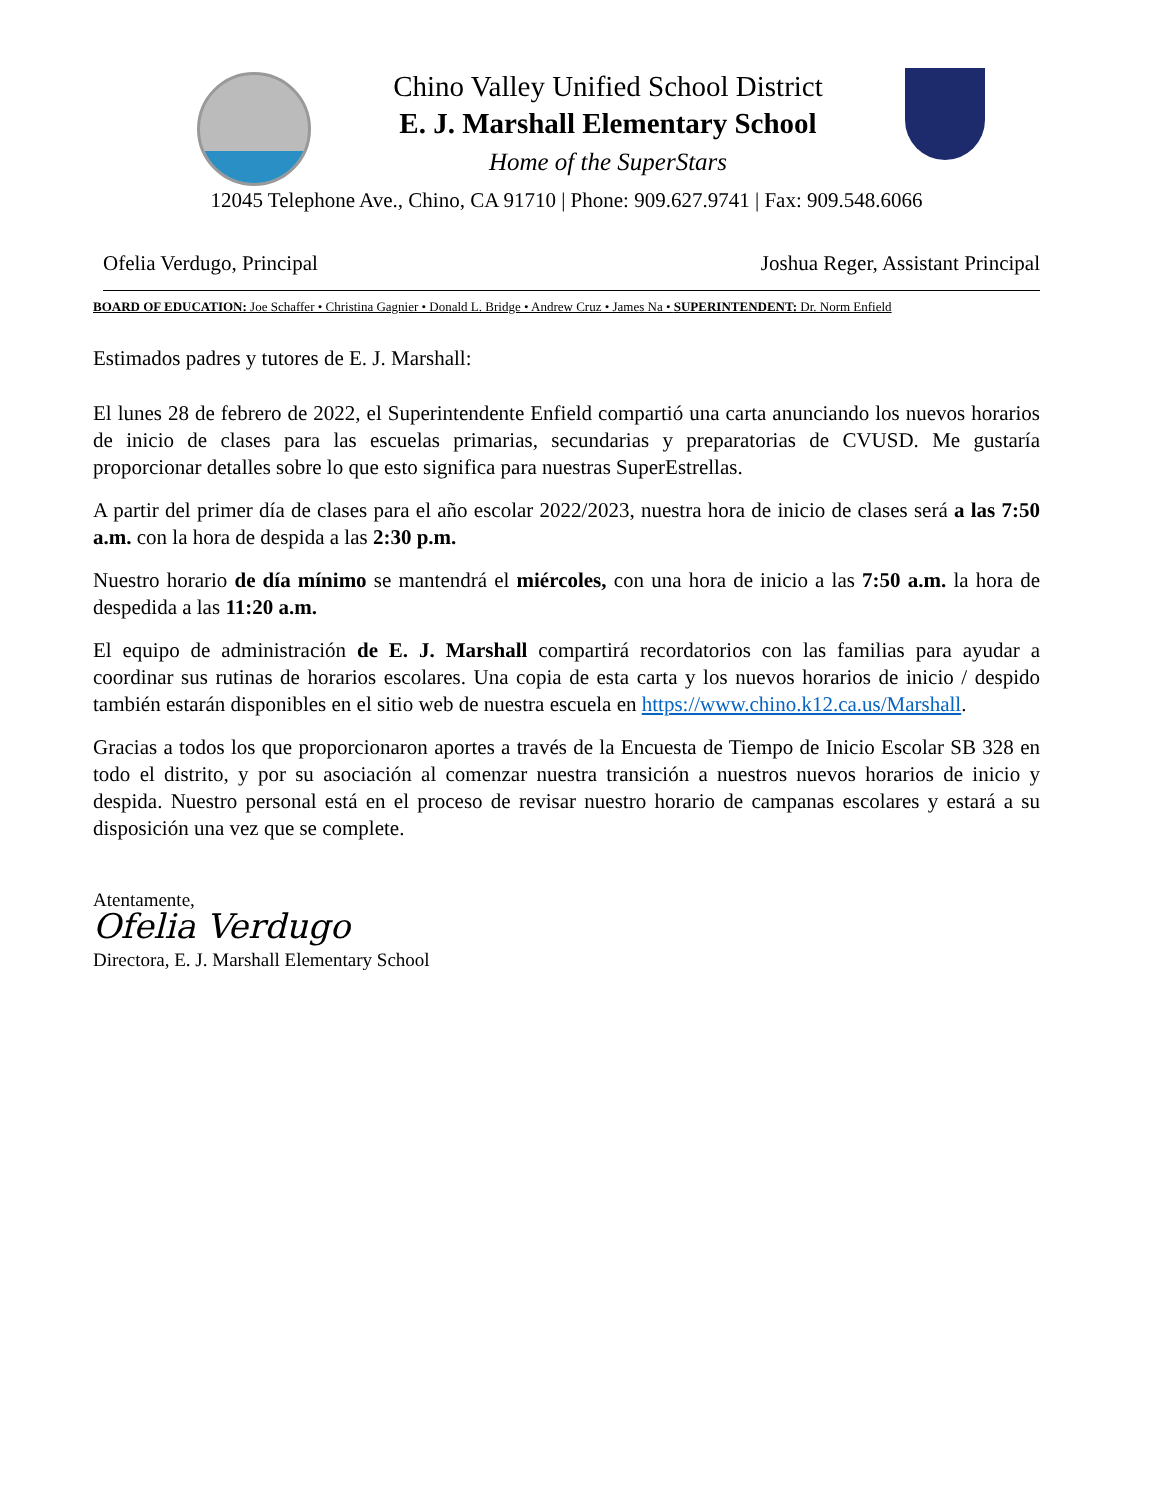Chino Valley Unified School District
E. J. Marshall Elementary School
Home of the SuperStars
12045 Telephone Ave., Chino, CA 91710 | Phone: 909.627.9741 | Fax: 909.548.6066
Ofelia Verdugo, Principal Joshua Reger, Assistant Principal
BOARD OF EDUCATION: Joe Schaffer • Christina Gagnier • Donald L. Bridge • Andrew Cruz • James Na • SUPERINTENDENT: Dr. Norm Enfield
Estimados padres y tutores de E. J. Marshall:
El lunes 28 de febrero de 2022, el Superintendente Enfield compartió una carta anunciando los nuevos horarios de inicio de clases para las escuelas primarias, secundarias y preparatorias de CVUSD. Me gustaría proporcionar detalles sobre lo que esto significa para nuestras SuperEstrellas.
A partir del primer día de clases para el año escolar 2022/2023, nuestra hora de inicio de clases será a las 7:50 a.m. con la hora de despida a las 2:30 p.m.
Nuestro horario de día mínimo se mantendrá el miércoles, con una hora de inicio a las 7:50 a.m. la hora de despedida a las 11:20 a.m.
El equipo de administración de E. J. Marshall compartirá recordatorios con las familias para ayudar a coordinar sus rutinas de horarios escolares. Una copia de esta carta y los nuevos horarios de inicio / despido también estarán disponibles en el sitio web de nuestra escuela en https://www.chino.k12.ca.us/Marshall.
Gracias a todos los que proporcionaron aportes a través de la Encuesta de Tiempo de Inicio Escolar SB 328 en todo el distrito, y por su asociación al comenzar nuestra transición a nuestros nuevos horarios de inicio y despida. Nuestro personal está en el proceso de revisar nuestro horario de campanas escolares y estará a su disposición una vez que se complete.
Atentamente,
Ofelia Verdugo
Directora, E. J. Marshall Elementary School